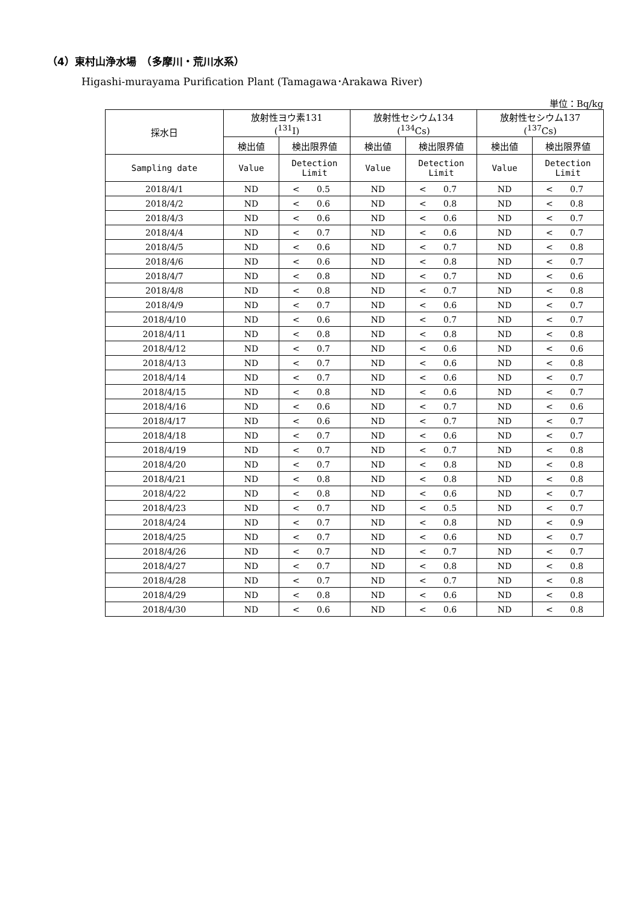（4）東村山浄水場　（多摩川・荒川水系）
Higashi-murayama Purification Plant (Tamagawa･Arakawa River)
単位：Bq/kg
| 採水日 | 放射性ヨウ素131 (<sup>131</sup>I) | | | 放射性セシウム134 (<sup>134</sup>Cs) | | | 放射性セシウム137 (<sup>137</sup>Cs) | | |
| --- | --- | --- | --- | --- | --- | --- | --- | --- | --- |
| | 検出値 | 検出限界値 | | 検出値 | 検出限界値 | | 検出値 | 検出限界値 | |
| Sampling date | Value | Detection Limit | | Value | Detection Limit | | Value | Detection Limit | |
| 2018/4/1 | ND | < | 0.5 | ND | < | 0.7 | ND | < | 0.7 |
| 2018/4/2 | ND | < | 0.6 | ND | < | 0.8 | ND | < | 0.8 |
| 2018/4/3 | ND | < | 0.6 | ND | < | 0.6 | ND | < | 0.7 |
| 2018/4/4 | ND | < | 0.7 | ND | < | 0.6 | ND | < | 0.7 |
| 2018/4/5 | ND | < | 0.6 | ND | < | 0.7 | ND | < | 0.8 |
| 2018/4/6 | ND | < | 0.6 | ND | < | 0.8 | ND | < | 0.7 |
| 2018/4/7 | ND | < | 0.8 | ND | < | 0.7 | ND | < | 0.6 |
| 2018/4/8 | ND | < | 0.8 | ND | < | 0.7 | ND | < | 0.8 |
| 2018/4/9 | ND | < | 0.7 | ND | < | 0.6 | ND | < | 0.7 |
| 2018/4/10 | ND | < | 0.6 | ND | < | 0.7 | ND | < | 0.7 |
| 2018/4/11 | ND | < | 0.8 | ND | < | 0.8 | ND | < | 0.8 |
| 2018/4/12 | ND | < | 0.7 | ND | < | 0.6 | ND | < | 0.6 |
| 2018/4/13 | ND | < | 0.7 | ND | < | 0.6 | ND | < | 0.8 |
| 2018/4/14 | ND | < | 0.7 | ND | < | 0.6 | ND | < | 0.7 |
| 2018/4/15 | ND | < | 0.8 | ND | < | 0.6 | ND | < | 0.7 |
| 2018/4/16 | ND | < | 0.6 | ND | < | 0.7 | ND | < | 0.6 |
| 2018/4/17 | ND | < | 0.6 | ND | < | 0.7 | ND | < | 0.7 |
| 2018/4/18 | ND | < | 0.7 | ND | < | 0.6 | ND | < | 0.7 |
| 2018/4/19 | ND | < | 0.7 | ND | < | 0.7 | ND | < | 0.8 |
| 2018/4/20 | ND | < | 0.7 | ND | < | 0.8 | ND | < | 0.8 |
| 2018/4/21 | ND | < | 0.8 | ND | < | 0.8 | ND | < | 0.8 |
| 2018/4/22 | ND | < | 0.8 | ND | < | 0.6 | ND | < | 0.7 |
| 2018/4/23 | ND | < | 0.7 | ND | < | 0.5 | ND | < | 0.7 |
| 2018/4/24 | ND | < | 0.7 | ND | < | 0.8 | ND | < | 0.9 |
| 2018/4/25 | ND | < | 0.7 | ND | < | 0.6 | ND | < | 0.7 |
| 2018/4/26 | ND | < | 0.7 | ND | < | 0.7 | ND | < | 0.7 |
| 2018/4/27 | ND | < | 0.7 | ND | < | 0.8 | ND | < | 0.8 |
| 2018/4/28 | ND | < | 0.7 | ND | < | 0.7 | ND | < | 0.8 |
| 2018/4/29 | ND | < | 0.8 | ND | < | 0.6 | ND | < | 0.8 |
| 2018/4/30 | ND | < | 0.6 | ND | < | 0.6 | ND | < | 0.8 |